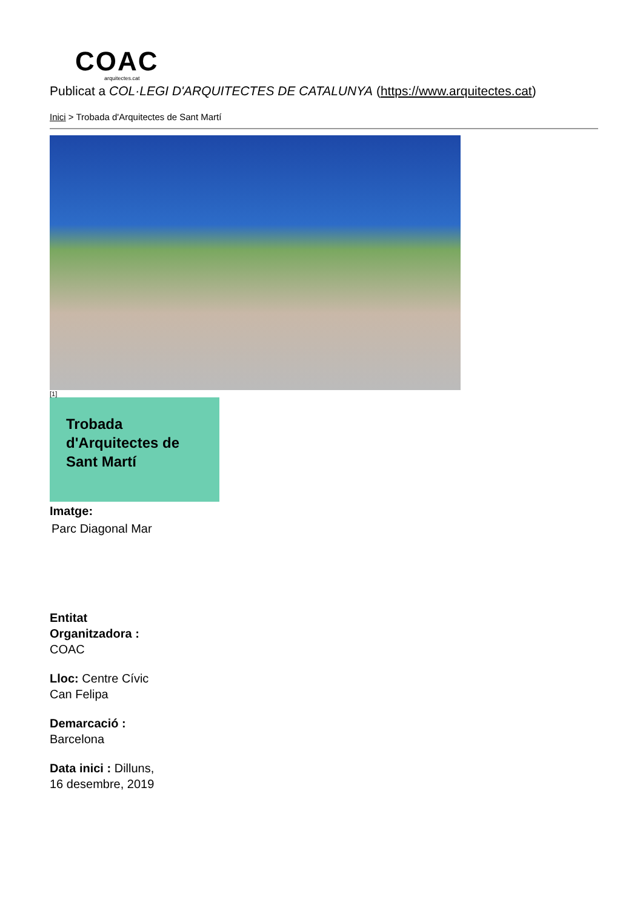COAC
arquitectes.cat
Publicat a COL·LEGI D'ARQUITECTES DE CATALUNYA (https://www.arquitectes.cat)
Inici > Trobada d'Arquitectes de Sant Martí
[1]
Trobada d'Arquitectes de Sant Martí
Imatge:
Parc Diagonal Mar
Entitat Organitzadora : COAC
Lloc: Centre Cívic Can Felipa
Demarcació : Barcelona
Data inici : Dilluns, 16 desembre, 2019